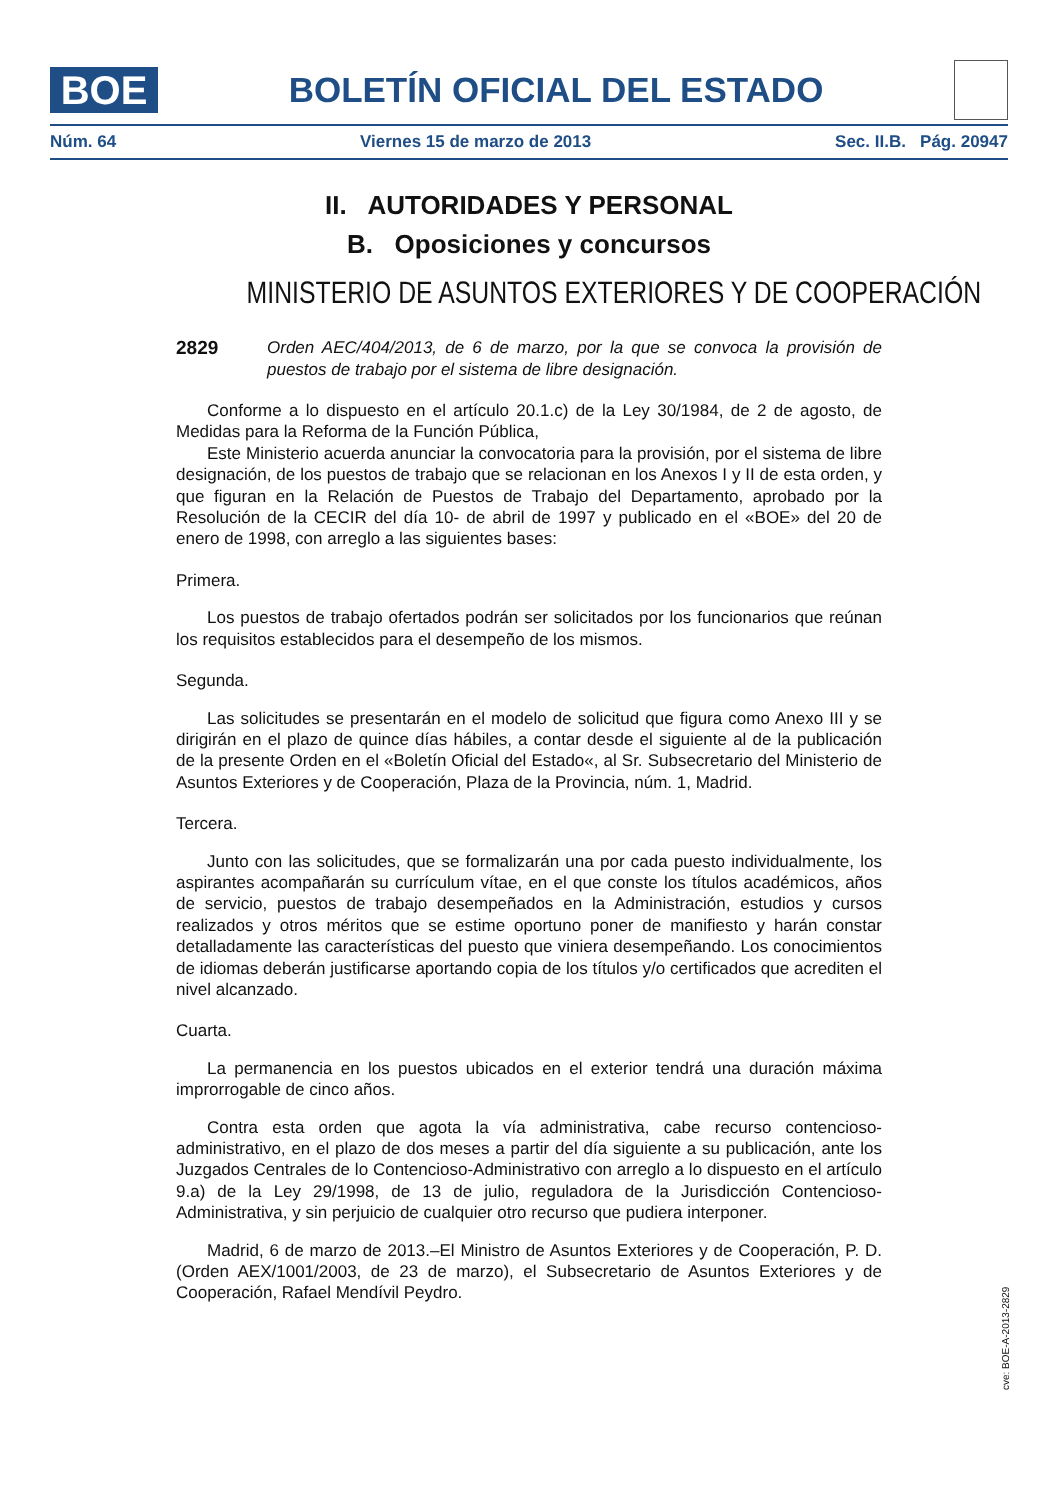BOE
BOLETÍN OFICIAL DEL ESTADO
Núm. 64 Viernes 15 de marzo de 2013 Sec. II.B. Pág. 20947
II. AUTORIDADES Y PERSONAL
B. Oposiciones y concursos
MINISTERIO DE ASUNTOS EXTERIORES Y DE COOPERACIÓN
2829 Orden AEC/404/2013, de 6 de marzo, por la que se convoca la provisión de puestos de trabajo por el sistema de libre designación.
Conforme a lo dispuesto en el artículo 20.1.c) de la Ley 30/1984, de 2 de agosto, de Medidas para la Reforma de la Función Pública,
Este Ministerio acuerda anunciar la convocatoria para la provisión, por el sistema de libre designación, de los puestos de trabajo que se relacionan en los Anexos I y II de esta orden, y que figuran en la Relación de Puestos de Trabajo del Departamento, aprobado por la Resolución de la CECIR del día 10- de abril de 1997 y publicado en el «BOE» del 20 de enero de 1998, con arreglo a las siguientes bases:
Primera.
Los puestos de trabajo ofertados podrán ser solicitados por los funcionarios que reúnan los requisitos establecidos para el desempeño de los mismos.
Segunda.
Las solicitudes se presentarán en el modelo de solicitud que figura como Anexo III y se dirigirán en el plazo de quince días hábiles, a contar desde el siguiente al de la publicación de la presente Orden en el «Boletín Oficial del Estado«, al Sr. Subsecretario del Ministerio de Asuntos Exteriores y de Cooperación, Plaza de la Provincia, núm. 1, Madrid.
Tercera.
Junto con las solicitudes, que se formalizarán una por cada puesto individualmente, los aspirantes acompañarán su currículum vítae, en el que conste los títulos académicos, años de servicio, puestos de trabajo desempeñados en la Administración, estudios y cursos realizados y otros méritos que se estime oportuno poner de manifiesto y harán constar detalladamente las características del puesto que viniera desempeñando. Los conocimientos de idiomas deberán justificarse aportando copia de los títulos y/o certificados que acrediten el nivel alcanzado.
Cuarta.
La permanencia en los puestos ubicados en el exterior tendrá una duración máxima improrrogable de cinco años.
Contra esta orden que agota la vía administrativa, cabe recurso contencioso-administrativo, en el plazo de dos meses a partir del día siguiente a su publicación, ante los Juzgados Centrales de lo Contencioso-Administrativo con arreglo a lo dispuesto en el artículo 9.a) de la Ley 29/1998, de 13 de julio, reguladora de la Jurisdicción Contencioso-Administrativa, y sin perjuicio de cualquier otro recurso que pudiera interponer.
Madrid, 6 de marzo de 2013.–El Ministro de Asuntos Exteriores y de Cooperación, P. D. (Orden AEX/1001/2003, de 23 de marzo), el Subsecretario de Asuntos Exteriores y de Cooperación, Rafael Mendívil Peydro.
cve: BOE-A-2013-2829